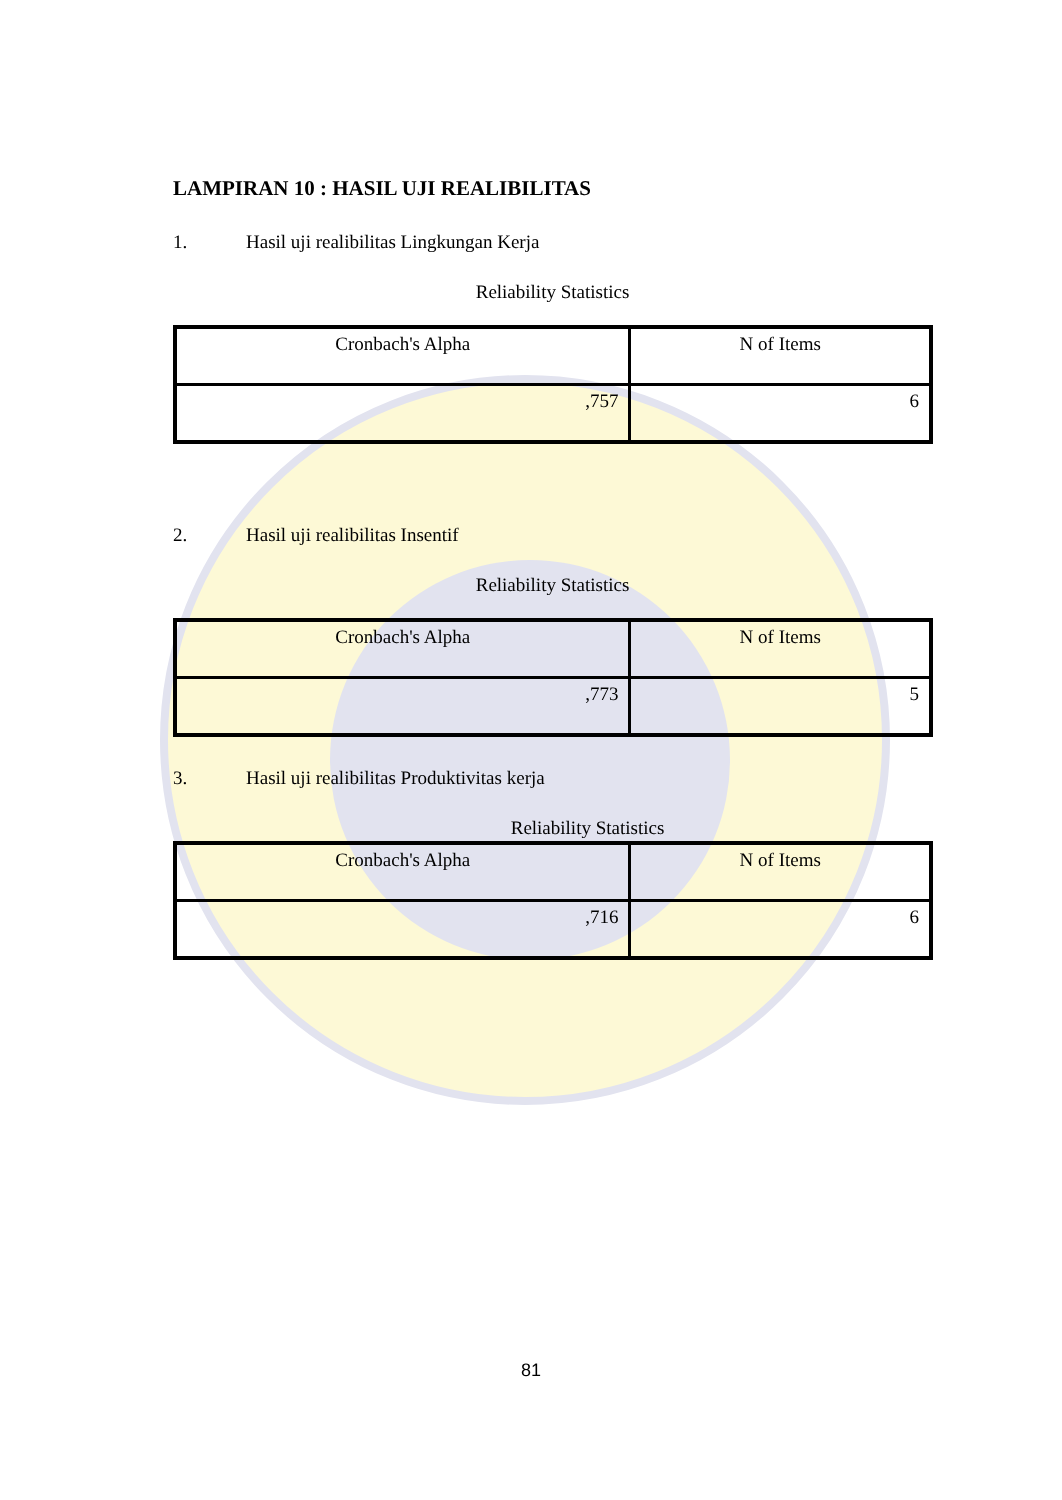LAMPIRAN 10 : HASIL UJI REALIBILITAS
1. Hasil uji realibilitas Lingkungan Kerja
Reliability Statistics
| Cronbach's Alpha | N of Items |
| ,757 | 6 |
2. Hasil uji realibilitas Insentif
Reliability Statistics
| Cronbach's Alpha | N of Items |
| ,773 | 5 |
3. Hasil uji realibilitas Produktivitas kerja
Reliability Statistics
| Cronbach's Alpha | N of Items |
| ,716 | 6 |
81